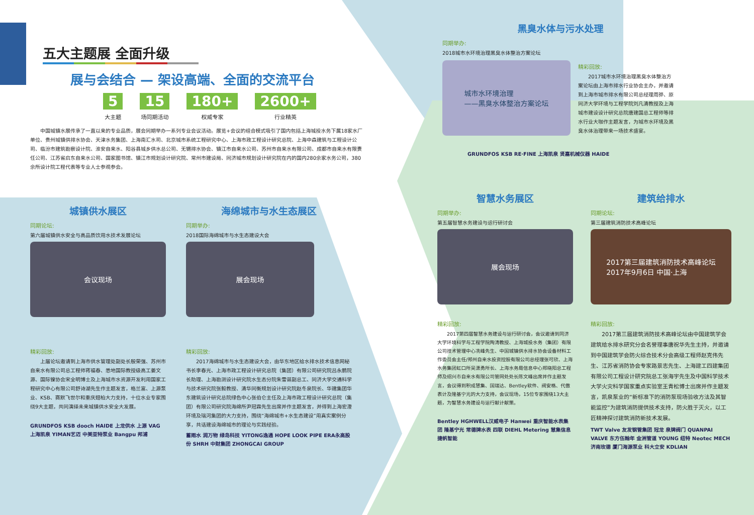五大主题展 全面升级
展与会结合 — 架设高端、全面的交流平台
5
大主题
15
场同期活动
180+
权威专家
2600+
行业精英
　　中国城镇水展传承了一直以来的专业品质，展会同期举办一系列专业会议活动。展览+会议的组合模式吸引了国内包括上海城投水务下属18家水厂单位、贵州城镇供排水协会、天津水务集团、上海南汇水司、北京城市系统工程研究中心、上海市政工程设计研究总院、上海中森建筑与工程设计公司、临汾市建筑勘察设计院、淮安自来水、阳谷县城乡供水总公司、无锡排水协会、镇江市自来水公司、苏州市自来水有限公司、成都市自来水有限责任公司、江苏省启东自来水公司、国家图书馆、镇江市规划设计研究院、常州市建设局、同济城市规划设计研究院在内的国内280余家水务公司，380余所设计院工程代表等专业人士参观参会。
黑臭水体与污水处理
同期举办:
2018城市水环境治理黑臭水体整治方案论坛
城市水环境治理
——黑臭水体整治方案论坛
精彩回放:
　　2017城市水环境治理黑臭水体整治方案论坛由上海市排水行业协会主办，并邀请到上海市城市排水有限公司总经理周骅、原同济大学环境与工程学院刘凡清教授及上海城市建设设计研究总院唐建国总工程师等排水行业大咖作主题发言，为城市水环境及黑臭水体治理带来一场技术盛宴。
GRUNDFOS KSB RE·FINE 上海凯泉 贤嘉机械仪器 HAIDE
城镇供水展区
同期论坛:
第六届城镇供水安全与高品质饮用水技术发展论坛
会议现场
精彩回放:
　　上届论坛邀请到上海市供水管理处副处长殷荣强、苏州市自来水有限公司总工程师蒋福春、悉地国际教授级高工姜文源、国际镍协会宋全明博士及上海城市水资源开发利用国家工程研究中心有限公司舒诗湖先生作主题发言，格兰富、上源泵业、KSB、赛默飞世尔和重庆翅柏大力支持，十位水业专家围绕9大主题，共同演绎未来城镇供水安全大发展。
GRUNDFOS KSB dooch HAIDE 上龙供水 上源 VAG 上海凯泉 YIMAN艺迈 中美亚特泵业 Bangpu 邦浦
海绵城市与水生态展区
同期举办:
2018国际海绵城市与水生态建设大会
展会现场
精彩回放:
　　2017海绵城市与水生态建设大会，由华东地区给水排水技术信息网秘书长李春光、上海市政工程设计研究总院（集团）有限公司研究院吕永鹏院长助理、上海勘测设计研究院水生态分院朱雪诞副总工、同济大学交通科学与技术研究院张毅教授、清华同衡规划设计研究院赵冬泉院长、华建集团华东建筑设计研究总院绿色中心张伯仑主任及上海市政工程设计研究总院（集团）有限公司研究院海绵所尹冠霖先生出席并作主题发言，并得到上海宏澄环境及瑞河集团的大力支持，围绕“海绵城市+水生态建设”用真实案例分享，共话建设海绵城市的理论与实践经验。
蓄雨水 润万物 绿岛科技 YITONG逸通 HOPE LOOK PIPE ERA永高股份 SHRH 中财集团 ZHONGCAI GROUP
智慧水务展区
同期举办:
第五届智慧水务建设与运行研讨会
展会现场
精彩回放:
　　2017第四届智慧水务建设与运行研讨会，会议邀请到同济大学环境科学与工程学院陶涛教授、上海城投水务（集团）有限公司技术管理中心冼峰先生、中国城镇供水排水协会设备材料工作委员会主任/郑州自来水投资控股有限公司总经理张可欣、上海水务集团虹口所吴潇勇所长、上海水务局信息中心郑晓阳总工程师及绍兴市自来水有限公司管网处处长陈文峰出席并作主题发言，会议得到积成慧集、国瑞达、Bentley软件、阀安格、代傲表计及隆基宁光的大力支持，会议现场，15位专家围绕13大主题，为智慧水务建设与运行献计献策。
Bentley HGHWELL汉威电子 Hanwei 重庆智能水表集团 隆基宁光 常德牌水表 四联 DIEHL Metering 慧集信息 捷帆智能
建筑给排水
同期论坛:
第三届建筑消防技术高峰论坛
2017第三届建筑消防技术高峰论坛
2017年9月6日 中国·上海
精彩回放:
　　2017第三届建筑消防技术高峰论坛由中国建筑学会建筑给水排水研究分会名誉理事唐祝华先生主持，并邀请到中国建筑学会防火综合技术分会高级工程师赵克伟先生、江苏省消防协会专家路景志先生、上海建工四建集团有限公司工程设计研究院总工张海宇先生及中国科学技术大学火灾科学国家重点实验室王青松博士出席并作主题发言，凯泉泵业的“新标准下的消防泵现场验收方法及其智能监控”为建筑消防提供技术支持，防火胜于灭火，以工匠精神探讨建筑消防新技术发展。
TWT Valve 友发钢管集团 冠龙 泉牌阀门 QUANPAI VALVE 东方伍翰年 金洲管道 YOUNG 纽特 Neotec MECH 济南玫德 厦门海源泵业 科大立安 KDLIAN